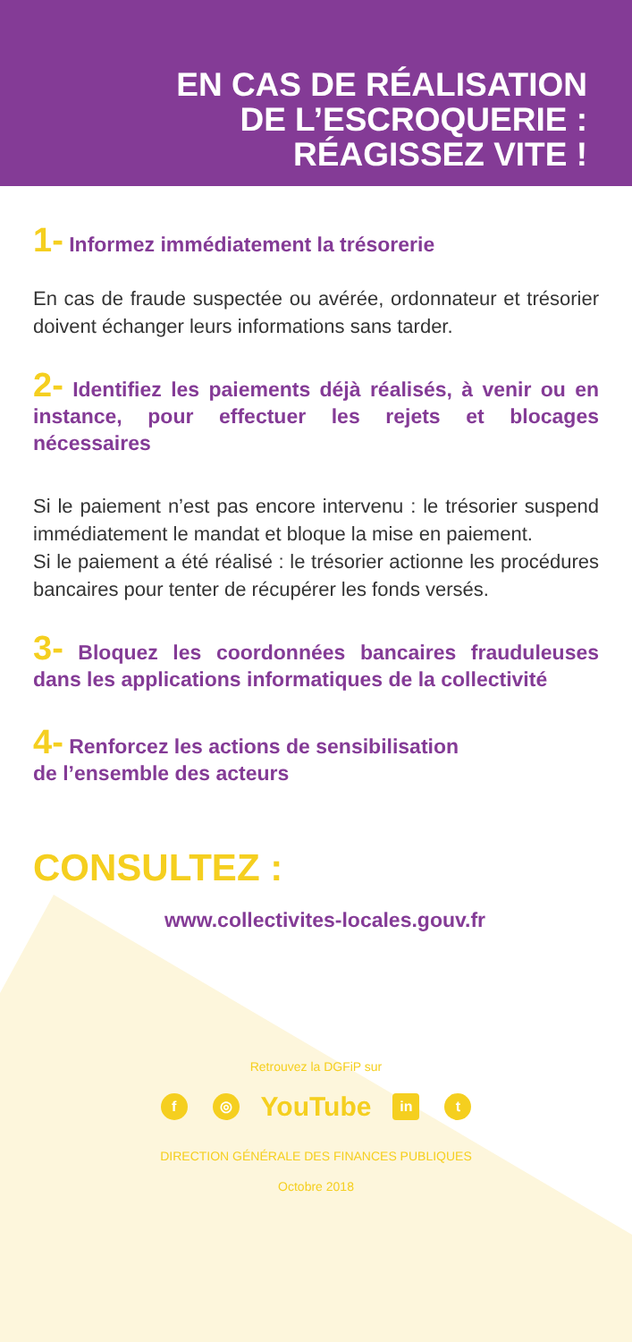EN CAS DE RÉALISATION
DE L’ESCROQUERIE :
RÉAGISSEZ VITE !
1- Informez immédiatement la trésorerie
En cas de fraude suspectée ou avérée, ordonnateur et trésorier doivent échanger leurs informations sans tarder.
2- Identifiez les paiements déjà réalisés, à venir ou en instance, pour effectuer les rejets et blocages nécessaires
Si le paiement n’est pas encore intervenu : le trésorier suspend immédiatement le mandat et bloque la mise en paiement.
Si le paiement a été réalisé : le trésorier actionne les procédures bancaires pour tenter de récupérer les fonds versés.
3- Bloquez les coordonnées bancaires frauduleuses dans les applications informatiques de la collectivité
4- Renforcez les actions de sensibilisation
de l’ensemble des acteurs
CONSULTEZ :
www.collectivites-locales.gouv.fr
Retrouvez la DGFiP sur
f ◎ YouTube in t
DIRECTION GÉNÉRALE DES FINANCES PUBLIQUES
Octobre 2018